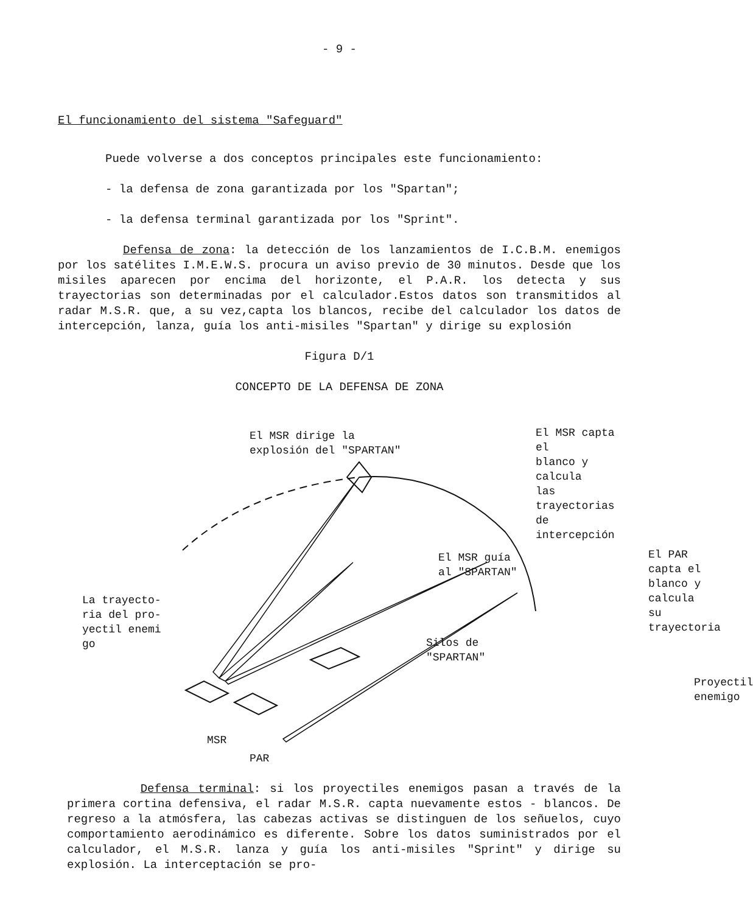- 9 -
El funcionamiento del sistema "Safeguard"
Puede volverse a dos conceptos principales este funcionamiento:
- la defensa de zona garantizada por los "Spartan";
- la defensa terminal garantizada por los "Sprint".
Defensa de zona: la detección de los lanzamientos de I.C.B.M. enemigos por los satélites I.M.E.W.S. procura un aviso previo de 30 minutos. Desde que los misiles aparecen por encima del horizonte, el P.A.R. los detecta y sus trayectorias son determinadas por el calculador.Estos datos son transmitidos al radar M.S.R. que, a su vez,capta los blancos, recibe del calculador los datos de intercepción, lanza, guía los anti-misiles "Spartan" y dirige su explosión
Figura D/1
CONCEPTO DE LA DEFENSA DE ZONA
El MSR dirige la
explosión del "SPARTAN"
El MSR capta el
blanco y calcula
las trayectorias
de intercepción
El MSR guía
al "SPARTAN"
El PAR capta el
blanco y calcula
su trayectoria
La trayecto-
ria del pro-
yectil enemi
go
Silos de
"SPARTAN"
Proyectil
enemigo
MSR
PAR
Defensa terminal: si los proyectiles enemigos pasan a través de la primera cortina defensiva, el radar M.S.R. capta nuevamente estos - blancos. De regreso a la atmósfera, las cabezas activas se distinguen de los señuelos, cuyo comportamiento aerodinámico es diferente. Sobre los datos suministrados por el calculador, el M.S.R. lanza y guía los anti-misiles "Sprint" y dirige su explosión. La interceptación se pro-